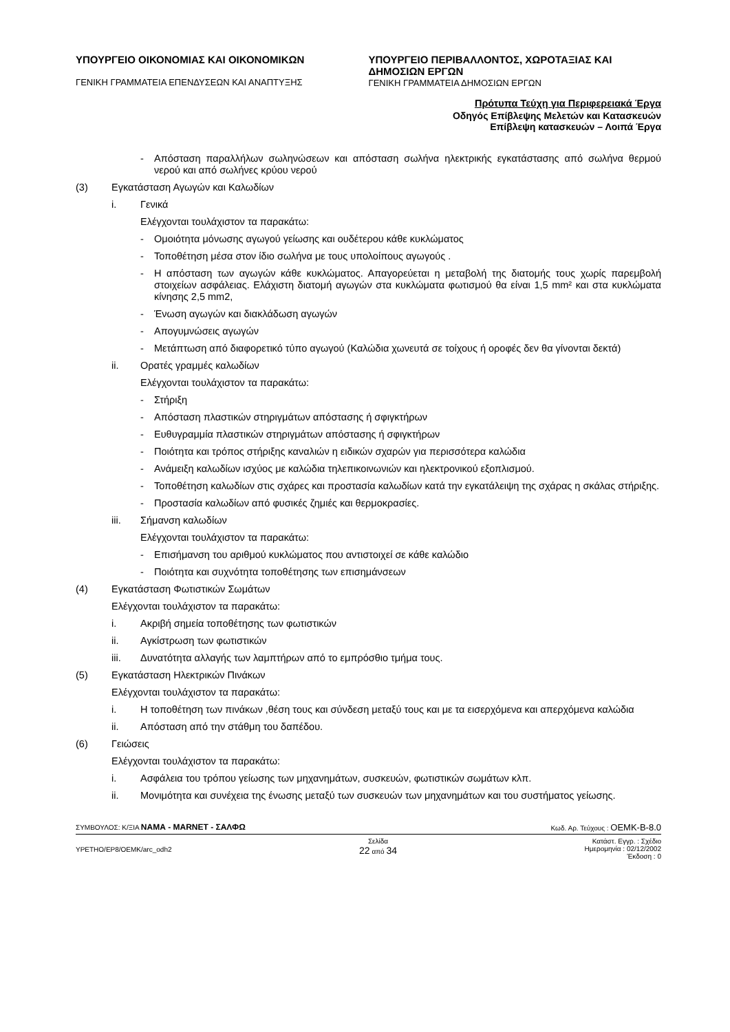ΥΠΟΥΡΓΕΙΟ ΟΙΚΟΝΟΜΙΑΣ ΚΑΙ ΟΙΚΟΝΟΜΙΚΩΝ
ΓΕΝΙΚΗ ΓΡΑΜΜΑΤΕΙΑ ΕΠΕΝΔΥΣΕΩΝ ΚΑΙ ΑΝΑΠΤΥΞΗΣ
ΥΠΟΥΡΓΕΙΟ ΠΕΡΙΒΑΛΛΟΝΤΟΣ, ΧΩΡΟΤΑΞΙΑΣ ΚΑΙ ΔΗΜΟΣΙΩΝ ΕΡΓΩΝ
ΓΕΝΙΚΗ ΓΡΑΜΜΑΤΕΙΑ ΔΗΜΟΣΙΩΝ ΕΡΓΩΝ
Πρότυπα Τεύχη για Περιφερειακά Έργα
Οδηγός Επίβλεψης Μελετών και Κατασκευών
Επίβλεψη κατασκευών – Λοιπά Έργα
- Απόσταση παραλλήλων σωληνώσεων και απόσταση σωλήνα ηλεκτρικής εγκατάστασης από σωλήνα θερμού νερού και από σωλήνες κρύου νερού
(3) Εγκατάσταση Αγωγών και Καλωδίων
i. Γενικά
Ελέγχονται τουλάχιστον τα παρακάτω:
- Ομοιότητα μόνωσης αγωγού γείωσης και ουδέτερου κάθε κυκλώματος
- Τοποθέτηση μέσα στον ίδιο σωλήνα με τους υπολοίπους αγωγούς .
- Η απόσταση των αγωγών κάθε κυκλώματος. Απαγορεύεται η μεταβολή της διατομής τους χωρίς παρεμβολή στοιχείων ασφάλειας. Ελάχιστη διατομή αγωγών στα κυκλώματα φωτισμού θα είναι 1,5 mm² και στα κυκλώματα κίνησης 2,5 mm2,
- Ένωση αγωγών και διακλάδωση αγωγών
- Απογυμνώσεις αγωγών
- Μετάπτωση από διαφορετικό τύπο αγωγού (Καλώδια χωνευτά σε τοίχους ή οροφές δεν θα γίνονται δεκτά)
ii. Ορατές γραμμές καλωδίων
Ελέγχονται τουλάχιστον τα παρακάτω:
- Στήριξη
- Απόσταση πλαστικών στηριγμάτων απόστασης ή σφιγκτήρων
- Ευθυγραμμία πλαστικών στηριγμάτων απόστασης ή σφιγκτήρων
- Ποιότητα και τρόπος στήριξης καναλιών η ειδικών σχαρών για περισσότερα καλώδια
- Ανάμειξη καλωδίων ισχύος με καλώδια τηλεπικοινωνιών και ηλεκτρονικού εξοπλισμού.
- Τοποθέτηση καλωδίων στις σχάρες και προστασία καλωδίων κατά την εγκατάλειψη της σχάρας η σκάλας στήριξης.
- Προστασία καλωδίων από φυσικές ζημιές και θερμοκρασίες.
iii. Σήμανση καλωδίων
Ελέγχονται τουλάχιστον τα παρακάτω:
- Επισήμανση του αριθμού κυκλώματος που αντιστοιχεί σε κάθε καλώδιο
- Ποιότητα και συχνότητα τοποθέτησης των επισημάνσεων
(4) Εγκατάσταση Φωτιστικών Σωμάτων
Ελέγχονται τουλάχιστον τα παρακάτω:
i. Ακριβή σημεία τοποθέτησης των φωτιστικών
ii. Αγκίστρωση των φωτιστικών
iii. Δυνατότητα αλλαγής των λαμπτήρων από το εμπρόσθιο τμήμα τους.
(5) Εγκατάσταση Ηλεκτρικών Πινάκων
Ελέγχονται τουλάχιστον τα παρακάτω:
i. Η τοποθέτηση των πινάκων ,θέση τους και σύνδεση μεταξύ τους και με τα εισερχόμενα και απερχόμενα καλώδια
ii. Απόσταση από την στάθμη του δαπέδου.
(6) Γειώσεις
Ελέγχονται τουλάχιστον τα παρακάτω:
i. Ασφάλεια του τρόπου γείωσης των μηχανημάτων, συσκευών, φωτιστικών σωμάτων κλπ.
ii. Μονιμότητα και συνέχεια της ένωσης μεταξύ των συσκευών των μηχανημάτων και του συστήματος γείωσης.
ΣΥΜΒΟΥΛΟΣ: Κ/ΞΙΑ ΝΑΜΑ - MARNET - ΣΑΛΦΩ Κωδ. Αρ. Τεύχους : ΟΕΜΚ-Β-8.0
ΥΡΕΤΗΟ/ΕΡ8/ΟΕΜΚ/arc_odh2 Σελίδα
22 από 34 Κατάστ. Εγγρ. : Σχέδιο
Ημερομηνία : 02/12/2002
Έκδοση : 0